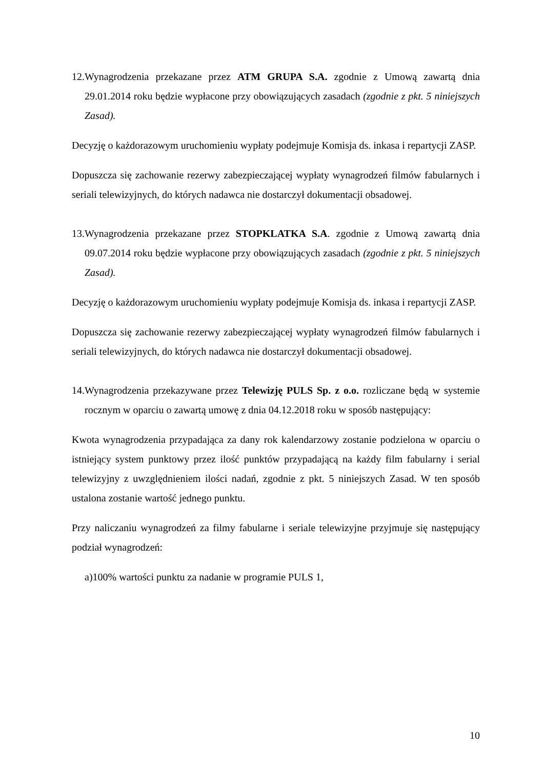12.Wynagrodzenia przekazane przez ATM GRUPA S.A. zgodnie z Umową zawartą dnia 29.01.2014 roku będzie wypłacone przy obowiązujących zasadach (zgodnie z pkt. 5 niniejszych Zasad).
Decyzję o każdorazowym uruchomieniu wypłaty podejmuje Komisja ds. inkasa i repartycji ZASP.
Dopuszcza się zachowanie rezerwy zabezpieczającej wypłaty wynagrodzeń filmów fabularnych i seriali telewizyjnych, do których nadawca nie dostarczył dokumentacji obsadowej.
13.Wynagrodzenia przekazane przez STOPKLATKA S.A. zgodnie z Umową zawartą dnia 09.07.2014 roku będzie wypłacone przy obowiązujących zasadach (zgodnie z pkt. 5 niniejszych Zasad).
Decyzję o każdorazowym uruchomieniu wypłaty podejmuje Komisja ds. inkasa i repartycji ZASP.
Dopuszcza się zachowanie rezerwy zabezpieczającej wypłaty wynagrodzeń filmów fabularnych i seriali telewizyjnych, do których nadawca nie dostarczył dokumentacji obsadowej.
14.Wynagrodzenia przekazywane przez Telewizję PULS Sp. z o.o. rozliczane będą w systemie rocznym w oparciu o zawartą umowę z dnia 04.12.2018 roku w sposób następujący:
Kwota wynagrodzenia przypadająca za dany rok kalendarzowy zostanie podzielona w oparciu o istniejący system punktowy przez ilość punktów przypadającą na każdy film fabularny i serial telewizyjny z uwzględnieniem ilości nadań, zgodnie z pkt. 5 niniejszych Zasad. W ten sposób ustalona zostanie wartość jednego punktu.
Przy naliczaniu wynagrodzeń za filmy fabularne i seriale telewizyjne przyjmuje się następujący podział wynagrodzeń:
a)100% wartości punktu za nadanie w programie PULS 1,
10